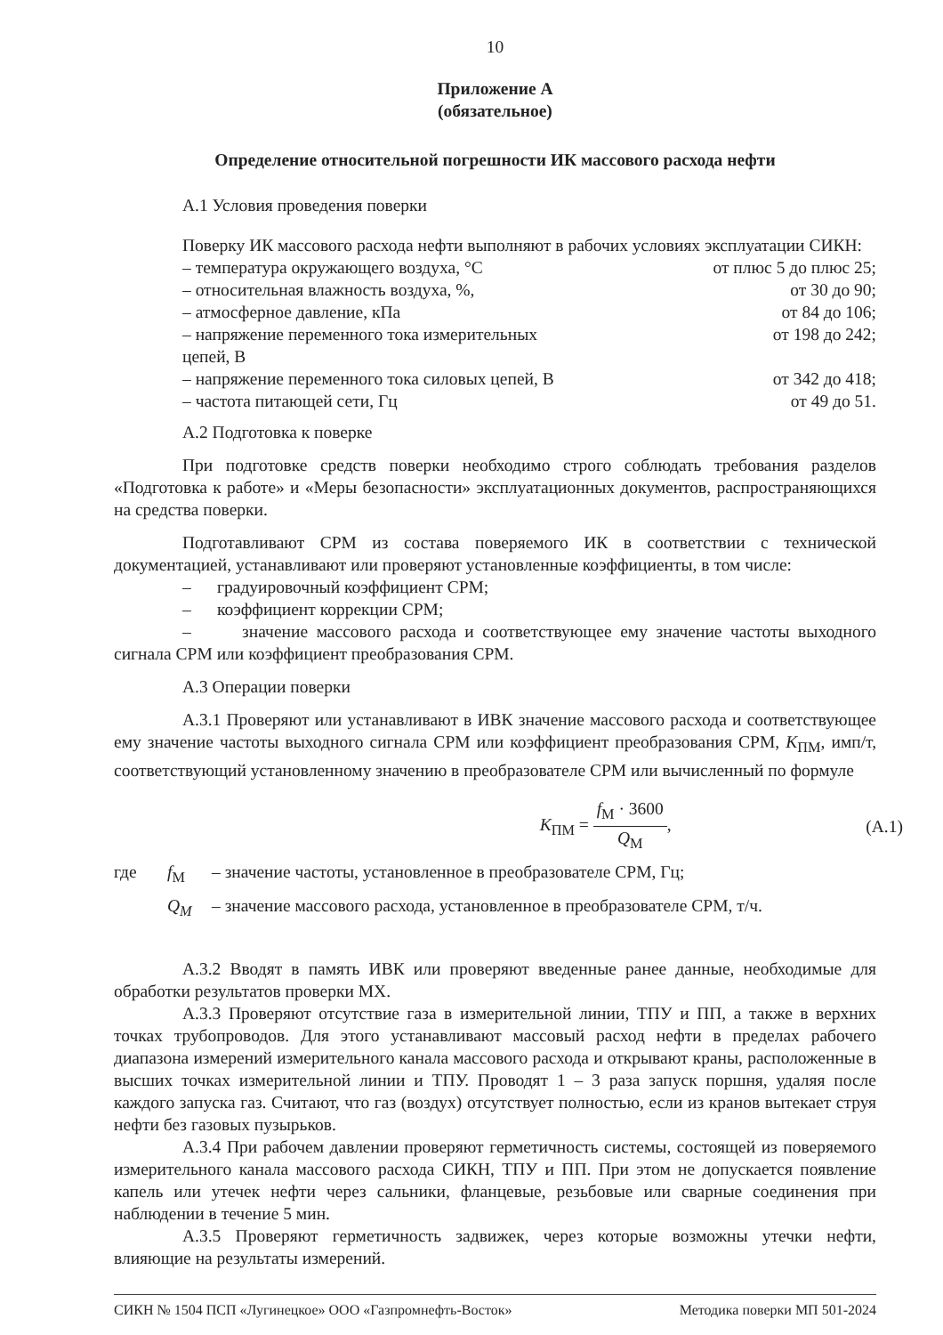10
Приложение А
(обязательное)
Определение относительной погрешности ИК массового расхода нефти
А.1 Условия проведения поверки
Поверку ИК массового расхода нефти выполняют в рабочих условиях эксплуатации СИКН:
– температура окружающего воздуха, °С от плюс 5 до плюс 25;
– относительная влажность воздуха, %, от 30 до 90;
– атмосферное давление, кПа от 84 до 106;
– напряжение переменного тока измерительных цепей, В от 198 до 242;
– напряжение переменного тока силовых цепей, В от 342 до 418;
– частота питающей сети, Гц от 49 до 51.
А.2 Подготовка к поверке
При подготовке средств поверки необходимо строго соблюдать требования разделов «Подготовка к работе» и «Меры безопасности» эксплуатационных документов, распространяющихся на средства поверки.
Подготавливают СРМ из состава поверяемого ИК в соответствии с технической документацией, устанавливают или проверяют установленные коэффициенты, в том числе:
– градуировочный коэффициент СРМ;
– коэффициент коррекции СРМ;
– значение массового расхода и соответствующее ему значение частоты выходного сигнала СРМ или коэффициент преобразования СРМ.
А.3 Операции поверки
А.3.1 Проверяют или устанавливают в ИВК значение массового расхода и соответствующее ему значение частоты выходного сигнала СРМ или коэффициент преобразования СРМ, K<sub>ПМ</sub>, имп/т, соответствующий установленному значению в преобразователе СРМ или вычисленный по формуле
K<sub>ПМ</sub> = f<sub>М</sub> · 3600 Q<sub>М</sub>, (А.1)
где f<sub>М</sub> – значение частоты, установленное в преобразователе СРМ, Гц;
Q<sub>М</sub> – значение массового расхода, установленное в преобразователе СРМ, т/ч.
А.3.2 Вводят в память ИВК или проверяют введенные ранее данные, необходимые для обработки результатов проверки МХ.
А.3.3 Проверяют отсутствие газа в измерительной линии, ТПУ и ПП, а также в верхних точках трубопроводов. Для этого устанавливают массовый расход нефти в пределах рабочего диапазона измерений измерительного канала массового расхода и открывают краны, расположенные в высших точках измерительной линии и ТПУ. Проводят 1 – 3 раза запуск поршня, удаляя после каждого запуска газ. Считают, что газ (воздух) отсутствует полностью, если из кранов вытекает струя нефти без газовых пузырьков.
А.3.4 При рабочем давлении проверяют герметичность системы, состоящей из поверяемого измерительного канала массового расхода СИКН, ТПУ и ПП. При этом не допускается появление капель или утечек нефти через сальники, фланцевые, резьбовые или сварные соединения при наблюдении в течение 5 мин.
А.3.5 Проверяют герметичность задвижек, через которые возможны утечки нефти, влияющие на результаты измерений.
СИКН № 1504 ПСП «Лугинецкое» ООО «Газпромнефть-Восток» Методика поверки МП 501-2024